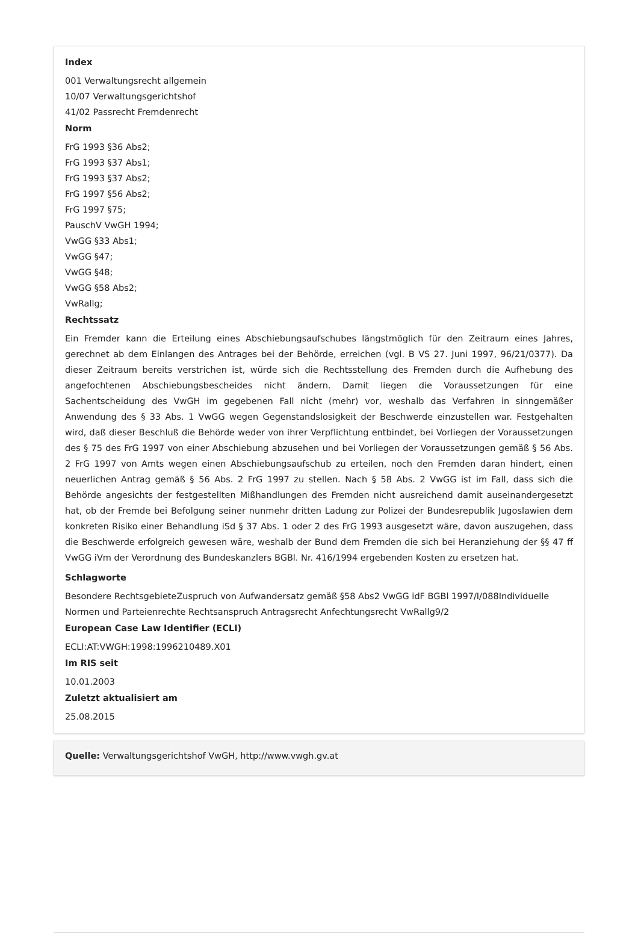Index
001 Verwaltungsrecht allgemein
10/07 Verwaltungsgerichtshof
41/02 Passrecht Fremdenrecht
Norm
FrG 1993 §36 Abs2;
FrG 1993 §37 Abs1;
FrG 1993 §37 Abs2;
FrG 1997 §56 Abs2;
FrG 1997 §75;
PauschV VwGH 1994;
VwGG §33 Abs1;
VwGG §47;
VwGG §48;
VwGG §58 Abs2;
VwRallg;
Rechtssatz
Ein Fremder kann die Erteilung eines Abschiebungsaufschubes längstmöglich für den Zeitraum eines Jahres, gerechnet ab dem Einlangen des Antrages bei der Behörde, erreichen (vgl. B VS 27. Juni 1997, 96/21/0377). Da dieser Zeitraum bereits verstrichen ist, würde sich die Rechtsstellung des Fremden durch die Aufhebung des angefochtenen Abschiebungsbescheides nicht ändern. Damit liegen die Voraussetzungen für eine Sachentscheidung des VwGH im gegebenen Fall nicht (mehr) vor, weshalb das Verfahren in sinngemäßer Anwendung des § 33 Abs. 1 VwGG wegen Gegenstandslosigkeit der Beschwerde einzustellen war. Festgehalten wird, daß dieser Beschluß die Behörde weder von ihrer Verpflichtung entbindet, bei Vorliegen der Voraussetzungen des § 75 des FrG 1997 von einer Abschiebung abzusehen und bei Vorliegen der Voraussetzungen gemäß § 56 Abs. 2 FrG 1997 von Amts wegen einen Abschiebungsaufschub zu erteilen, noch den Fremden daran hindert, einen neuerlichen Antrag gemäß § 56 Abs. 2 FrG 1997 zu stellen. Nach § 58 Abs. 2 VwGG ist im Fall, dass sich die Behörde angesichts der festgestellten Mißhandlungen des Fremden nicht ausreichend damit auseinandergesetzt hat, ob der Fremde bei Befolgung seiner nunmehr dritten Ladung zur Polizei der Bundesrepublik Jugoslawien dem konkreten Risiko einer Behandlung iSd § 37 Abs. 1 oder 2 des FrG 1993 ausgesetzt wäre, davon auszugehen, dass die Beschwerde erfolgreich gewesen wäre, weshalb der Bund dem Fremden die sich bei Heranziehung der §§ 47 ff VwGG iVm der Verordnung des Bundeskanzlers BGBl. Nr. 416/1994 ergebenden Kosten zu ersetzen hat.
Schlagworte
Besondere RechtsgebieteZuspruch von Aufwandersatz gemäß §58 Abs2 VwGG idF BGBl 1997/I/088Individuelle
Normen und Parteienrechte Rechtsanspruch Antragsrecht Anfechtungsrecht VwRallg9/2
European Case Law Identifier (ECLI)
ECLI:AT:VWGH:1998:1996210489.X01
Im RIS seit
10.01.2003
Zuletzt aktualisiert am
25.08.2015
Quelle: Verwaltungsgerichtshof VwGH, http://www.vwgh.gv.at